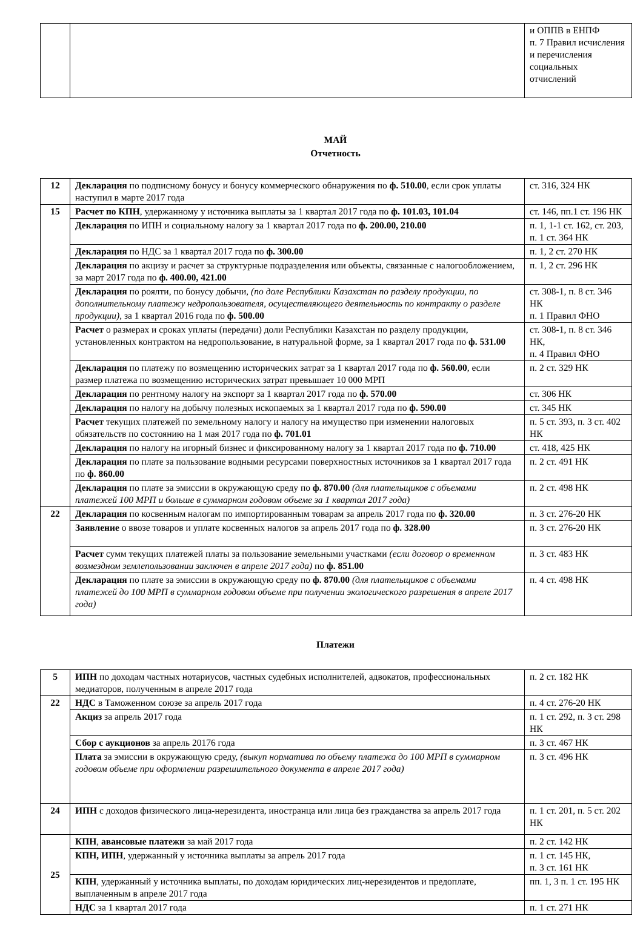| | | и ОППВ в ЕНПФ п. 7 Правил исчисления и перечисления социальных отчислений |
МАЙ
Отчетность
| 12 | Декларация по подписному бонусу и бонусу коммерческого обнаружения по ф. 510.00 , если срок уплаты наступил в марте 2017 года | ст. 316, 324 НК |
| 15 | Расчет по КПН , удержанному у источника выплаты за 1 квартал 2017 года по ф. 101.03, 101.04 | ст. 146, пп.1 ст. 196 НК |
| | Декларация по ИПН и социальному налогу за 1 квартал 2017 года по ф. 200.00, 210.00 | п. 1, 1-1 ст. 162, ст. 203, п. 1 ст. 364 НК |
| | Декларация по НДС за 1 квартал 2017 года по ф. 300.00 | п. 1, 2 ст. 270 НК |
| | Декларация по акцизу и расчет за структурные подразделения или объекты, связанные с налогообложением, за март 2017 года по ф. 400.00, 421.00 | п. 1, 2 ст. 296 НК |
| | Декларация по роялти, по бонусу добычи, (по доле Республики Казахстан по разделу продукции, по дополнительному платежу недропользователя, осуществляющего деятельность по контракту о разделе продукции) , за 1 квартал 2016 года по ф. 500.00 | ст. 308-1, п. 8 ст. 346 НК п. 1 Правил ФНО |
| | Расчет о размерах и сроках уплаты (передачи) доли Республики Казахстан по разделу продукции, установленных контрактом на недропользование, в натуральной форме, за 1 квартал 2017 года по ф. 531.00 | ст. 308-1, п. 8 ст. 346 НК, п. 4 Правил ФНО |
| | Декларация по платежу по возмещению исторических затрат за 1 квартал 2017 года по ф. 560.00 , если размер платежа по возмещению исторических затрат превышает 10 000 МРП | п. 2 ст. 329 НК |
| | Декларация по рентному налогу на экспорт за 1 квартал 2017 года по ф. 570.00 | ст. 306 НК |
| | Декларация по налогу на добычу полезных ископаемых за 1 квартал 2017 года по ф. 590.00 | ст. 345 НК |
| | Расчет текущих платежей по земельному налогу и налогу на имущество при изменении налоговых обязательств по состоянию на 1 мая 2017 года по ф. 701.01 | п. 5 ст. 393, п. 3 ст. 402 НК |
| | Декларация по налогу на игорный бизнес и фиксированному налогу за 1 квартал 2017 года по ф. 710.00 | ст. 418, 425 НК |
| | Декларация по плате за пользование водными ресурсами поверхностных источников за 1 квартал 2017 года по ф. 860.00 | п. 2 ст. 491 НК |
| | Декларация по плате за эмиссии в окружающую среду по ф. 870.00 (для плательщиков с объемами платежей 100 МРП и больше в суммарном годовом объеме за 1 квартал 2017 года) | п. 2 ст. 498 НК |
| 22 | Декларация по косвенным налогам по импортированным товарам за апрель 2017 года по ф. 320.00 | п. 3 ст. 276-20 НК |
| | Заявление о ввозе товаров и уплате косвенных налогов за апрель 2017 года по ф. 328.00 | п. 3 ст. 276-20 НК |
| | Расчет сумм текущих платежей платы за пользование земельными участками (если договор о временном возмездном землепользовании заключен в апреле 2017 года) по ф. 851.00 | п. 3 ст. 483 НК |
| | Декларация по плате за эмиссии в окружающую среду по ф. 870.00 (для плательщиков с объемами платежей до 100 МРП в суммарном годовом объеме при получении экологического разрешения в апреле 2017 года) | п. 4 ст. 498 НК |
Платежи
| 5 | ИПН по доходам частных нотариусов, частных судебных исполнителей, адвокатов, профессиональных медиаторов, полученным в апреле 2017 года | п. 2 ст. 182 НК |
| 22 | НДС в Таможенном союзе за апрель 2017 года | п. 4 ст. 276-20 НК |
| | Акциз за апрель 2017 года | п. 1 ст. 292, п. 3 ст. 298 НК |
| | Сбор с аукционов за апрель 20176 года | п. 3 ст. 467 НК |
| | Плата за эмиссии в окружающую среду, (выкуп норматива по объему платежа до 100 МРП в суммарном годовом объеме при оформлении разрешительного документа в апреле 2017 года) | п. 3 ст. 496 НК |
| 24 | ИПН с доходов физического лица-нерезидента, иностранца или лица без гражданства за апрель 2017 года | п. 1 ст. 201, п. 5 ст. 202 НК |
| 25 | КПН , авансовые платежи за май 2017 года | п. 2 ст. 142 НК |
| | КПН, ИПН , удержанный у источника выплаты за апрель 2017 года | п. 1 ст. 145 НК, п. 3 ст. 161 НК |
| | КПН , удержанный у источника выплаты, по доходам юридических лиц-нерезидентов и предоплате, выплаченным в апреле 2017 года | пп. 1, 3 п. 1 ст. 195 НК |
| | НДС за 1 квартал 2017 года | п. 1 ст. 271 НК |